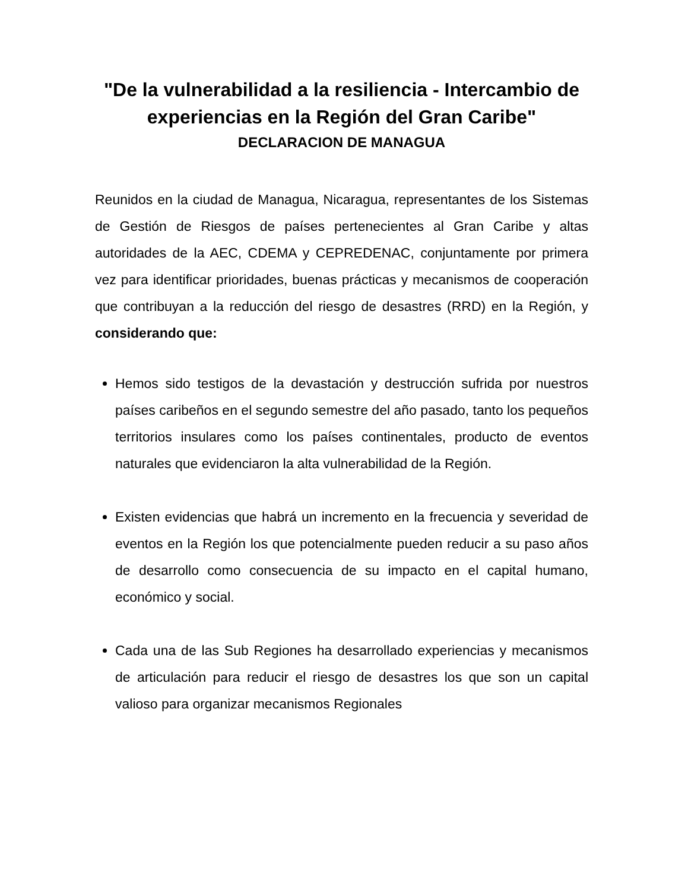"De la vulnerabilidad a la resiliencia - Intercambio de experiencias en la Región del Gran Caribe"
DECLARACION DE MANAGUA
Reunidos en la ciudad de Managua, Nicaragua, representantes de los Sistemas de Gestión de Riesgos de países pertenecientes al Gran Caribe y altas autoridades de la AEC, CDEMA y CEPREDENAC, conjuntamente por primera vez para identificar prioridades, buenas prácticas y mecanismos de cooperación que contribuyan a la reducción del riesgo de desastres (RRD) en la Región, y considerando que:
Hemos sido testigos de la devastación y destrucción sufrida por nuestros países caribeños en el segundo semestre del año pasado, tanto los pequeños territorios insulares como los países continentales, producto de eventos naturales que evidenciaron la alta vulnerabilidad de la Región.
Existen evidencias que habrá un incremento en la frecuencia y severidad de eventos en la Región los que potencialmente pueden reducir a su paso años de desarrollo como consecuencia de su impacto en el capital humano, económico y social.
Cada una de las Sub Regiones ha desarrollado experiencias y mecanismos de articulación para reducir el riesgo de desastres los que son un capital valioso para organizar mecanismos Regionales